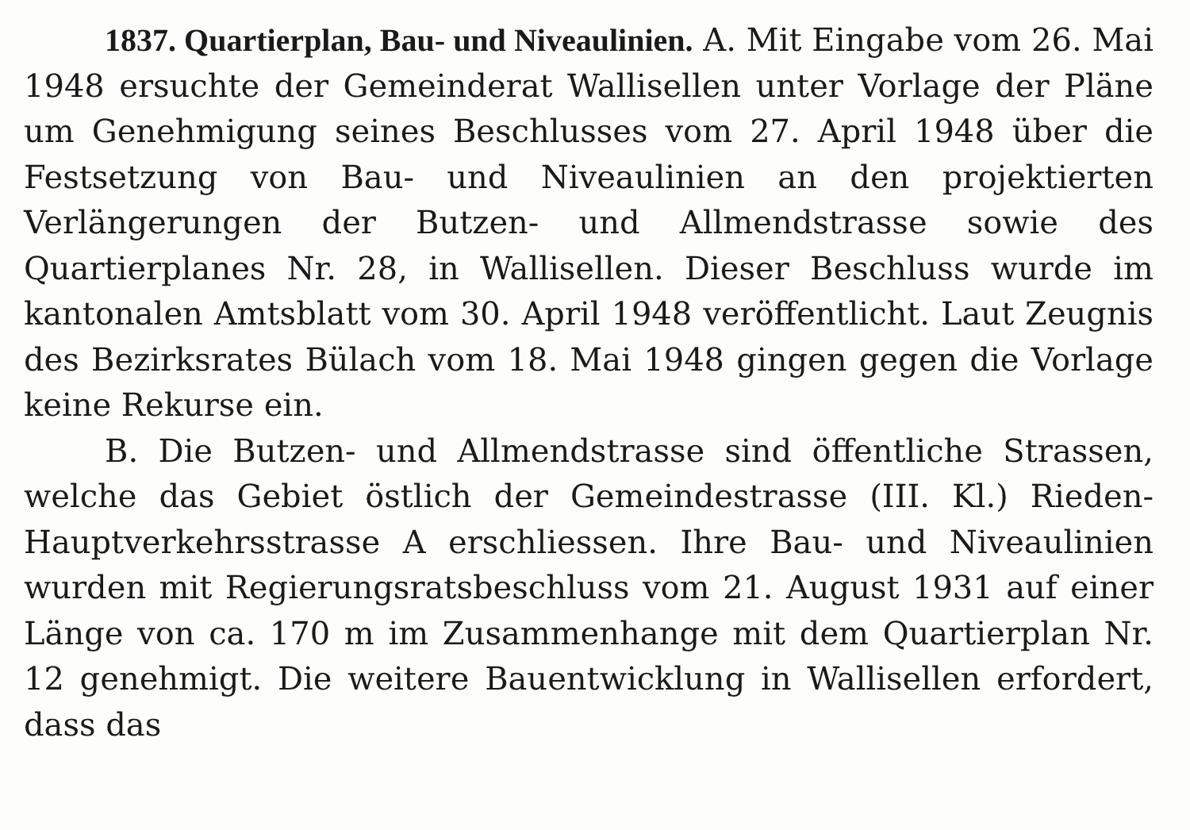1837. Quartierplan, Bau- und Niveaulinien. A. Mit Eingabe vom 26. Mai 1948 ersuchte der Gemeinderat Wallisellen unter Vorlage der Pläne um Genehmigung seines Beschlusses vom 27. April 1948 über die Festsetzung von Bau- und Niveaulinien an den projektierten Verlängerungen der Butzen- und Allmendstrasse sowie des Quartierplanes Nr. 28, in Wallisellen. Dieser Beschluss wurde im kantonalen Amtsblatt vom 30. April 1948 veröffentlicht. Laut Zeugnis des Bezirksrates Bülach vom 18. Mai 1948 gingen gegen die Vorlage keine Rekurse ein.
B. Die Butzen- und Allmendstrasse sind öffentliche Strassen, welche das Gebiet östlich der Gemeindestrasse (III. Kl.) Rieden-Hauptverkehrsstrasse A erschliessen. Ihre Bau- und Niveaulinien wurden mit Regierungsratsbeschluss vom 21. August 1931 auf einer Länge von ca. 170 m im Zusammenhange mit dem Quartierplan Nr. 12 genehmigt. Die weitere Bauentwicklung in Wallisellen erfordert, dass das